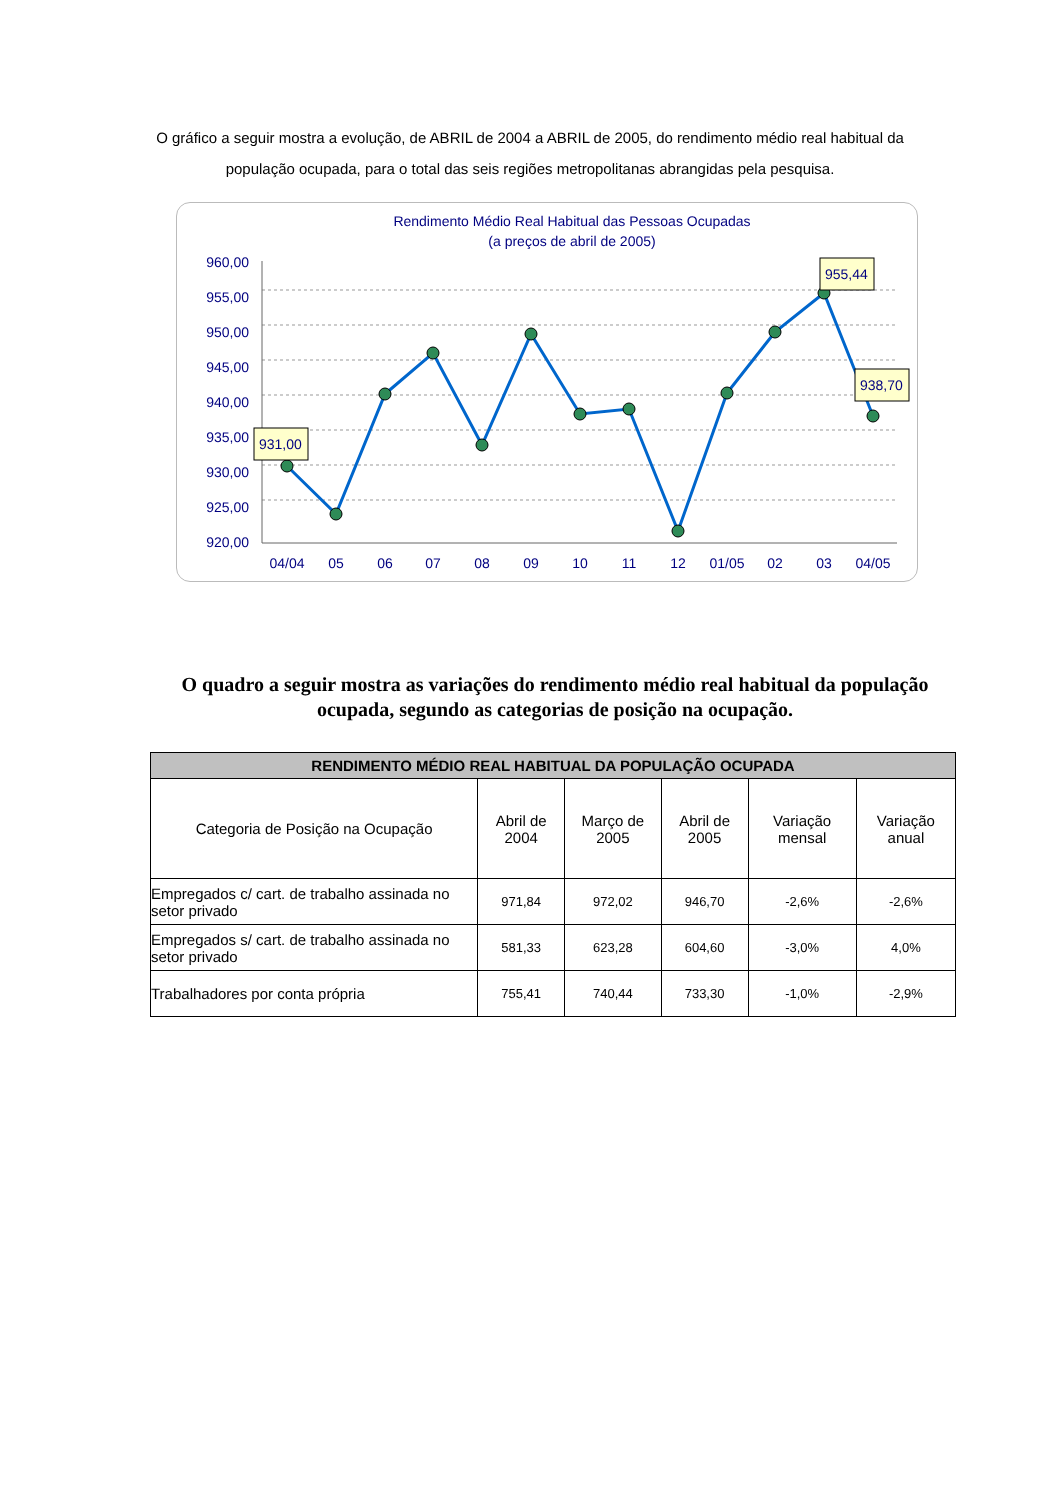O gráfico a seguir mostra a evolução, de ABRIL de 2004 a ABRIL de 2005, do rendimento médio real habitual da população ocupada, para o total das seis regiões metropolitanas abrangidas pela pesquisa.
Rendimento Médio Real Habitual das Pessoas Ocupadas
(a preços de abril de 2005)
960,00
955,00
950,00
945,00
940,00
935,00
930,00
925,00
920,00
931,00
955,44
938,70
04/04
05
06
07
08
09
10
11
12
01/05
02
03
04/05
O quadro a seguir mostra as variações do rendimento médio real habitual da população ocupada, segundo as categorias de posição na ocupação.
| RENDIMENTO MÉDIO REAL HABITUAL DA POPULAÇÃO OCUPADA | | | | | |
| --- | --- | --- | --- | --- | --- |
| Categoria de Posição na Ocupação | Abril de 2004 | Março de 2005 | Abril de 2005 | Variação mensal | Variação anual |
| Empregados c/ cart. de trabalho assinada no setor privado | 971,84 | 972,02 | 946,70 | -2,6% | -2,6% |
| Empregados s/ cart. de trabalho assinada no setor privado | 581,33 | 623,28 | 604,60 | -3,0% | 4,0% |
| Trabalhadores por conta própria | 755,41 | 740,44 | 733,30 | -1,0% | -2,9% |